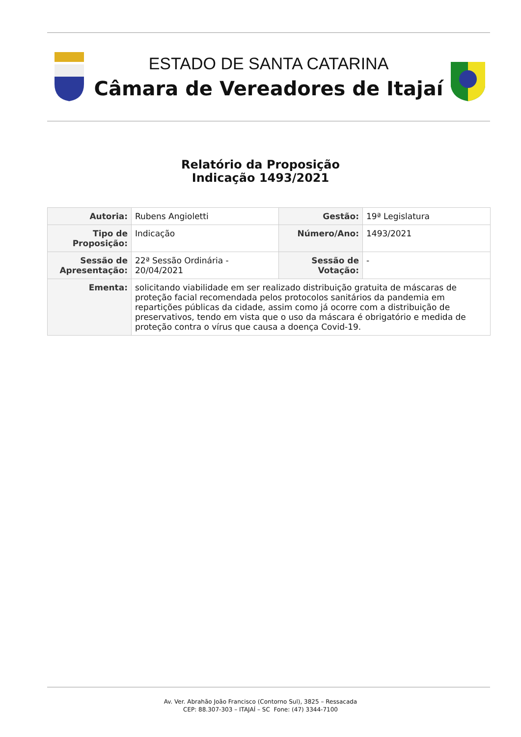ESTADO DE SANTA CATARINA
Câmara de Vereadores de Itajaí
Relatório da Proposição
Indicação 1493/2021
| Autoria: | Rubens Angioletti | Gestão: | 19ª Legislatura |
| Tipo de Proposição: | Indicação | Número/Ano: | 1493/2021 |
| Sessão de Apresentação: | 22ª Sessão Ordinária - 20/04/2021 | Sessão de Votação: | - |
| Ementa: | solicitando viabilidade em ser realizado distribuição gratuita de máscaras de proteção facial recomendada pelos protocolos sanitários da pandemia em repartições públicas da cidade, assim como já ocorre com a distribuição de preservativos, tendo em vista que o uso da máscara é obrigatório e medida de proteção contra o vírus que causa a doença Covid-19. | | |
Av. Ver. Abrahão João Francisco (Contorno Sul), 3825 – Ressacada
CEP: 88.307-303 – ITAJAÍ – SC Fone: (47) 3344-7100